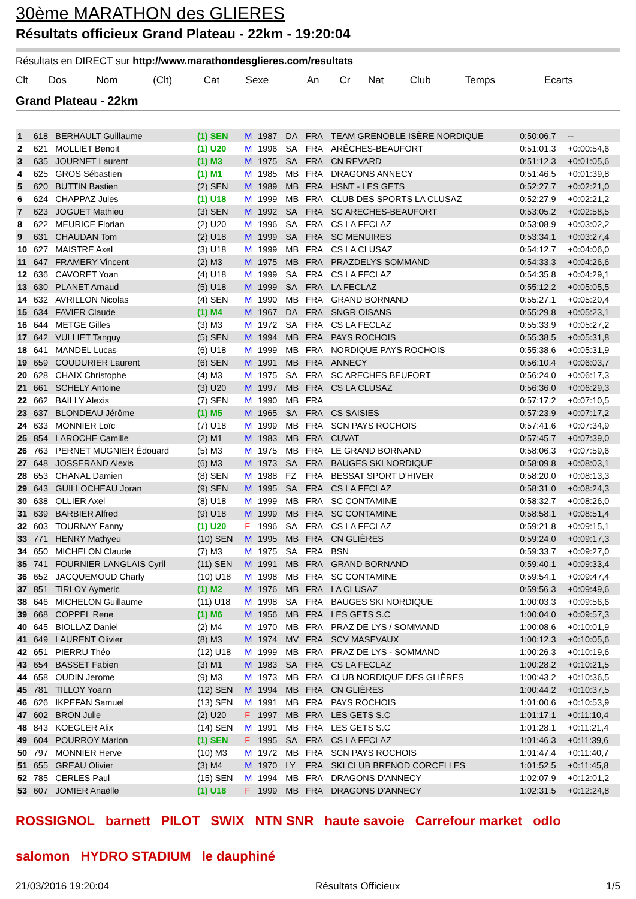30ème MARATHON des GLIERES
Résultats officieux Grand Plateau - 22km - 19:20:04
Résultats en DIRECT sur http://www.marathondesglieres.com/resultats
| Clt | Dos | Nom | (Clt) | Cat | Sexe | An | Cr | Nat | Club | Temps | Ecarts |
Grand Plateau - 22km
| 1 | 618 | BERHAULT Guillaume | (1) SEN | M | 1987 | DA | FRA | TEAM GRENOBLE ISÈRE NORDIQUE | 0:50:06.7 | -- |
| 2 | 621 | MOLLIET Benoit | (1) U20 | M | 1996 | SA | FRA | ARÊCHES-BEAUFORT | 0:51:01.3 | +0:00:54,6 |
| 3 | 635 | JOURNET Laurent | (1) M3 | M | 1975 | SA | FRA | CN REVARD | 0:51:12.3 | +0:01:05,6 |
| 4 | 625 | GROS Sébastien | (1) M1 | M | 1985 | MB | FRA | DRAGONS ANNECY | 0:51:46.5 | +0:01:39,8 |
| 5 | 620 | BUTTIN Bastien | (2) SEN | M | 1989 | MB | FRA | HSNT - LES GETS | 0:52:27.7 | +0:02:21,0 |
| 6 | 624 | CHAPPAZ Jules | (1) U18 | M | 1999 | MB | FRA | CLUB DES SPORTS LA CLUSAZ | 0:52:27.9 | +0:02:21,2 |
| 7 | 623 | JOGUET Mathieu | (3) SEN | M | 1992 | SA | FRA | SC ARECHES-BEAUFORT | 0:53:05.2 | +0:02:58,5 |
| 8 | 622 | MEURICE Florian | (2) U20 | M | 1996 | SA | FRA | CS LA FECLAZ | 0:53:08.9 | +0:03:02,2 |
| 9 | 631 | CHAUDAN Tom | (2) U18 | M | 1999 | SA | FRA | SC MENUIRES | 0:53:34.1 | +0:03:27,4 |
| 10 | 627 | MAISTRE Axel | (3) U18 | M | 1999 | MB | FRA | CS LA CLUSAZ | 0:54:12.7 | +0:04:06,0 |
| 11 | 647 | FRAMERY Vincent | (2) M3 | M | 1975 | MB | FRA | PRAZDELYS SOMMAND | 0:54:33.3 | +0:04:26,6 |
| 12 | 636 | CAVORET Yoan | (4) U18 | M | 1999 | SA | FRA | CS LA FECLAZ | 0:54:35.8 | +0:04:29,1 |
| 13 | 630 | PLANET Arnaud | (5) U18 | M | 1999 | SA | FRA | LA FECLAZ | 0:55:12.2 | +0:05:05,5 |
| 14 | 632 | AVRILLON Nicolas | (4) SEN | M | 1990 | MB | FRA | GRAND BORNAND | 0:55:27.1 | +0:05:20,4 |
| 15 | 634 | FAVIER Claude | (1) M4 | M | 1967 | DA | FRA | SNGR OISANS | 0:55:29.8 | +0:05:23,1 |
| 16 | 644 | METGE Gilles | (3) M3 | M | 1972 | SA | FRA | CS LA FECLAZ | 0:55:33.9 | +0:05:27,2 |
| 17 | 642 | VULLIET Tanguy | (5) SEN | M | 1994 | MB | FRA | PAYS ROCHOIS | 0:55:38.5 | +0:05:31,8 |
| 18 | 641 | MANDEL Lucas | (6) U18 | M | 1999 | MB | FRA | NORDIQUE PAYS ROCHOIS | 0:55:38.6 | +0:05:31,9 |
| 19 | 659 | COUDURIER Laurent | (6) SEN | M | 1991 | MB | FRA | ANNECY | 0:56:10.4 | +0:06:03,7 |
| 20 | 628 | CHAIX Christophe | (4) M3 | M | 1975 | SA | FRA | SC ARECHES BEUFORT | 0:56:24.0 | +0:06:17,3 |
| 21 | 661 | SCHELY Antoine | (3) U20 | M | 1997 | MB | FRA | CS LA CLUSAZ | 0:56:36.0 | +0:06:29,3 |
| 22 | 662 | BAILLY Alexis | (7) SEN | M | 1990 | MB | FRA | | 0:57:17.2 | +0:07:10,5 |
| 23 | 637 | BLONDEAU Jérôme | (1) M5 | M | 1965 | SA | FRA | CS SAISIES | 0:57:23.9 | +0:07:17,2 |
| 24 | 633 | MONNIER Loïc | (7) U18 | M | 1999 | MB | FRA | SCN PAYS ROCHOIS | 0:57:41.6 | +0:07:34,9 |
| 25 | 854 | LAROCHE Camille | (2) M1 | M | 1983 | MB | FRA | CUVAT | 0:57:45.7 | +0:07:39,0 |
| 26 | 763 | PERNET MUGNIER Édouard | (5) M3 | M | 1975 | MB | FRA | LE GRAND BORNAND | 0:58:06.3 | +0:07:59,6 |
| 27 | 648 | JOSSERAND Alexis | (6) M3 | M | 1973 | SA | FRA | BAUGES SKI NORDIQUE | 0:58:09.8 | +0:08:03,1 |
| 28 | 653 | CHANAL Damien | (8) SEN | M | 1988 | FZ | FRA | BESSAT SPORT D'HIVER | 0:58:20.0 | +0:08:13,3 |
| 29 | 643 | GUILLOCHEAU Joran | (9) SEN | M | 1995 | SA | FRA | CS LA FECLAZ | 0:58:31.0 | +0:08:24,3 |
| 30 | 638 | OLLIER Axel | (8) U18 | M | 1999 | MB | FRA | SC CONTAMINE | 0:58:32.7 | +0:08:26,0 |
| 31 | 639 | BARBIER Alfred | (9) U18 | M | 1999 | MB | FRA | SC CONTAMINE | 0:58:58.1 | +0:08:51,4 |
| 32 | 603 | TOURNAY Fanny | (1) U20 | F | 1996 | SA | FRA | CS LA FECLAZ | 0:59:21.8 | +0:09:15,1 |
| 33 | 771 | HENRY Mathyeu | (10) SEN | M | 1995 | MB | FRA | CN GLIÈRES | 0:59:24.0 | +0:09:17,3 |
| 34 | 650 | MICHELON Claude | (7) M3 | M | 1975 | SA | FRA | BSN | 0:59:33.7 | +0:09:27,0 |
| 35 | 741 | FOURNIER LANGLAIS Cyril | (11) SEN | M | 1991 | MB | FRA | GRAND BORNAND | 0:59:40.1 | +0:09:33,4 |
| 36 | 652 | JACQUEMOUD Charly | (10) U18 | M | 1998 | MB | FRA | SC CONTAMINE | 0:59:54.1 | +0:09:47,4 |
| 37 | 851 | TIRLOY Aymeric | (1) M2 | M | 1976 | MB | FRA | LA CLUSAZ | 0:59:56.3 | +0:09:49,6 |
| 38 | 646 | MICHELON Guillaume | (11) U18 | M | 1998 | SA | FRA | BAUGES SKI NORDIQUE | 1:00:03.3 | +0:09:56,6 |
| 39 | 668 | COPPEL Rene | (1) M6 | M | 1956 | MB | FRA | LES GETS S.C | 1:00:04.0 | +0:09:57,3 |
| 40 | 645 | BIOLLAZ Daniel | (2) M4 | M | 1970 | MB | FRA | PRAZ DE LYS / SOMMAND | 1:00:08.6 | +0:10:01,9 |
| 41 | 649 | LAURENT Olivier | (8) M3 | M | 1974 | MV | FRA | SCV MASEVAUX | 1:00:12.3 | +0:10:05,6 |
| 42 | 651 | PIERRU Théo | (12) U18 | M | 1999 | MB | FRA | PRAZ DE LYS - SOMMAND | 1:00:26.3 | +0:10:19,6 |
| 43 | 654 | BASSET Fabien | (3) M1 | M | 1983 | SA | FRA | CS LA FECLAZ | 1:00:28.2 | +0:10:21,5 |
| 44 | 658 | OUDIN Jerome | (9) M3 | M | 1973 | MB | FRA | CLUB NORDIQUE DES GLIÈRES | 1:00:43.2 | +0:10:36,5 |
| 45 | 781 | TILLOY Yoann | (12) SEN | M | 1994 | MB | FRA | CN GLIÈRES | 1:00:44.2 | +0:10:37,5 |
| 46 | 626 | IKPEFAN Samuel | (13) SEN | M | 1991 | MB | FRA | PAYS ROCHOIS | 1:01:00.6 | +0:10:53,9 |
| 47 | 602 | BRON Julie | (2) U20 | F | 1997 | MB | FRA | LES GETS S.C | 1:01:17.1 | +0:11:10,4 |
| 48 | 843 | KOEGLER Alix | (14) SEN | M | 1991 | MB | FRA | LES GETS S.C | 1:01:28.1 | +0:11:21,4 |
| 49 | 604 | POURROY Marion | (1) SEN | F | 1995 | SA | FRA | CS LA FECLAZ | 1:01:46.3 | +0:11:39,6 |
| 50 | 797 | MONNIER Herve | (10) M3 | M | 1972 | MB | FRA | SCN PAYS ROCHOIS | 1:01:47.4 | +0:11:40,7 |
| 51 | 655 | GREAU Olivier | (3) M4 | M | 1970 | LY | FRA | SKI CLUB BRENOD CORCELLES | 1:01:52.5 | +0:11:45,8 |
| 52 | 785 | CERLES Paul | (15) SEN | M | 1994 | MB | FRA | DRAGONS D'ANNECY | 1:02:07.9 | +0:12:01,2 |
| 53 | 607 | JOMIER Anaëlle | (1) U18 | F | 1999 | MB | FRA | DRAGONS D'ANNECY | 1:02:31.5 | +0:12:24,8 |
ROSSIGNOL barnett PILOT SWIX NTN SNR haute savoie Carrefour market odlo salomon HYDRO STADIUM le dauphiné
21/03/2016 19:20:04 Résultats Officieux 1/5